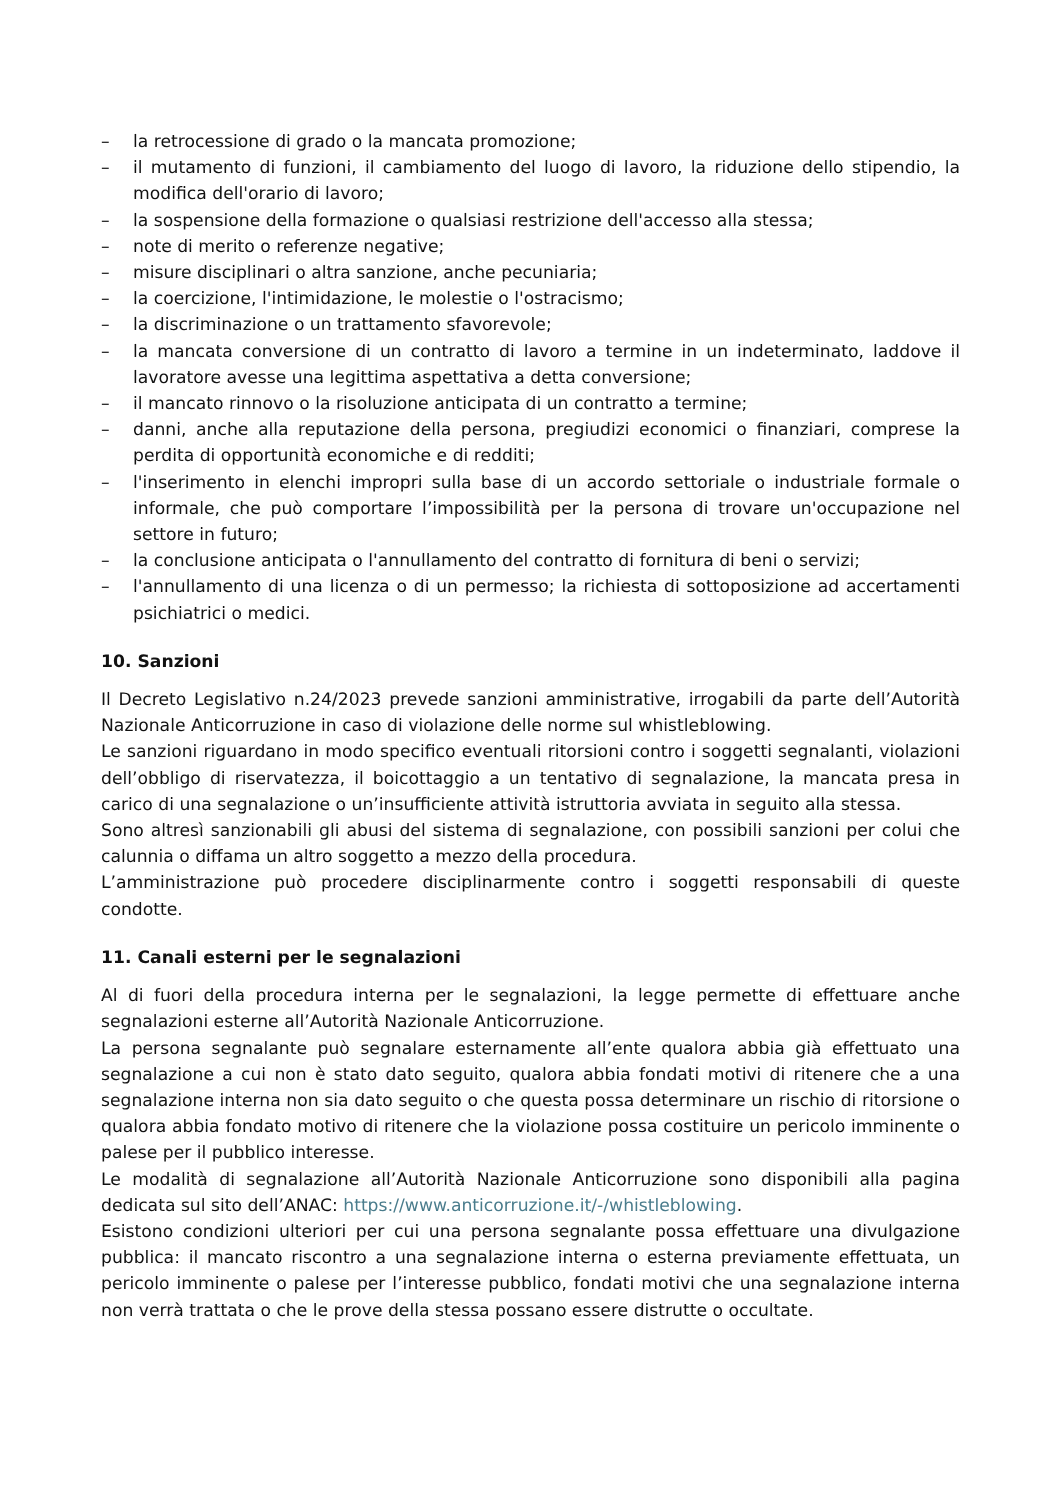– la retrocessione di grado o la mancata promozione;
– il mutamento di funzioni, il cambiamento del luogo di lavoro, la riduzione dello stipendio, la modifica dell'orario di lavoro;
– la sospensione della formazione o qualsiasi restrizione dell'accesso alla stessa;
– note di merito o referenze negative;
– misure disciplinari o altra sanzione, anche pecuniaria;
– la coercizione, l'intimidazione, le molestie o l'ostracismo;
– la discriminazione o un trattamento sfavorevole;
– la mancata conversione di un contratto di lavoro a termine in un indeterminato, laddove il lavoratore avesse una legittima aspettativa a detta conversione;
– il mancato rinnovo o la risoluzione anticipata di un contratto a termine;
– danni, anche alla reputazione della persona, pregiudizi economici o finanziari, comprese la perdita di opportunità economiche e di redditi;
– l'inserimento in elenchi impropri sulla base di un accordo settoriale o industriale formale o informale, che può comportare l’impossibilità per la persona di trovare un'occupazione nel settore in futuro;
– la conclusione anticipata o l'annullamento del contratto di fornitura di beni o servizi;
– l'annullamento di una licenza o di un permesso; la richiesta di sottoposizione ad accertamenti psichiatrici o medici.
10. Sanzioni
Il Decreto Legislativo n.24/2023 prevede sanzioni amministrative, irrogabili da parte dell’Autorità Nazionale Anticorruzione in caso di violazione delle norme sul whistleblowing.
Le sanzioni riguardano in modo specifico eventuali ritorsioni contro i soggetti segnalanti, violazioni dell’obbligo di riservatezza, il boicottaggio a un tentativo di segnalazione, la mancata presa in carico di una segnalazione o un’insufficiente attività istruttoria avviata in seguito alla stessa.
Sono altresì sanzionabili gli abusi del sistema di segnalazione, con possibili sanzioni per colui che calunnia o diffama un altro soggetto a mezzo della procedura.
L’amministrazione può procedere disciplinarmente contro i soggetti responsabili di queste condotte.
11. Canali esterni per le segnalazioni
Al di fuori della procedura interna per le segnalazioni, la legge permette di effettuare anche segnalazioni esterne all’Autorità Nazionale Anticorruzione.
La persona segnalante può segnalare esternamente all’ente qualora abbia già effettuato una segnalazione a cui non è stato dato seguito, qualora abbia fondati motivi di ritenere che a una segnalazione interna non sia dato seguito o che questa possa determinare un rischio di ritorsione o qualora abbia fondato motivo di ritenere che la violazione possa costituire un pericolo imminente o palese per il pubblico interesse.
Le modalità di segnalazione all’Autorità Nazionale Anticorruzione sono disponibili alla pagina dedicata sul sito dell’ANAC: https://www.anticorruzione.it/-/whistleblowing.
Esistono condizioni ulteriori per cui una persona segnalante possa effettuare una divulgazione pubblica: il mancato riscontro a una segnalazione interna o esterna previamente effettuata, un pericolo imminente o palese per l’interesse pubblico, fondati motivi che una segnalazione interna non verrà trattata o che le prove della stessa possano essere distrutte o occultate.